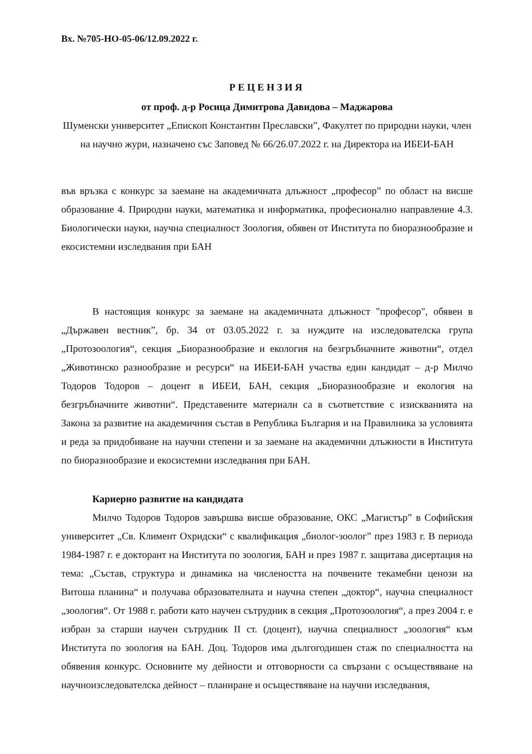Вх. №705-НО-05-06/12.09.2022 г.
РЕЦЕНЗИЯ
от проф. д-р Росица Димитрова Давидова – Маджарова
Шуменски университет „Епископ Константин Преславски”, Факултет по природни науки, член на научно жури, назначено със Заповед № 66/26.07.2022 г. на Директора на ИБЕИ-БАН
във връзка с конкурс за заемане на академичната длъжност „професор” по област на висше образование 4. Природни науки, математика и информатика, професионално направление 4.3. Биологически науки, научна специалност Зоология, обявен от Института по биоразнообразие и екосистемни изследвания при БАН
В настоящия конкурс за заемане на академичната длъжност "професор", обявен в „Държавен вестник”, бр. 34 от 03.05.2022 г. за нуждите на изследователска група „Протозоология“, секция „Биоразнообразие и екология на безгръбначните животни“, отдел „Животинско разнообразие и ресурси“ на ИБЕИ-БАН участва един кандидат – д-р Милчо Тодоров Тодоров – доцент в ИБЕИ, БАН, секция „Биоразнообразие и екология на безгръбначните животни“. Представените материали са в съответствие с изискванията на Закона за развитие на академичния състав в Република България и на Правилника за условията и реда за придобиване на научни степени и за заемане на академични длъжности в Института по биоразнообразие и екосистемни изследвания при БАН.
Кариерно развитие на кандидата
Милчо Тодоров Тодоров завършва висше образование, ОКС „Магистър” в Софийския университет „Св. Климент Охридски“ с квалификация „биолог-зоолог” през 1983 г. В периода 1984-1987 г. е докторант на Института по зоология, БАН и през 1987 г. защитава дисертация на тема: „Състав, структура и динамика на числеността на почвените текамебни ценози на Витоша планина“ и получава образователната и научна степен „доктор“, научна специалност „зоология“. От 1988 г. работи като научен сътрудник в секция „Протозоология“, а през 2004 г. е избран за старши научен сътрудник II ст. (доцент), научна специалност „зоология“ към Института по зоология на БАН. Доц. Тодоров има дългогодишен стаж по специалността на обявения конкурс. Основните му дейности и отговорности са свързани с осъществяване на научноизследователска дейност – планиране и осъществяване на научни изследвания,